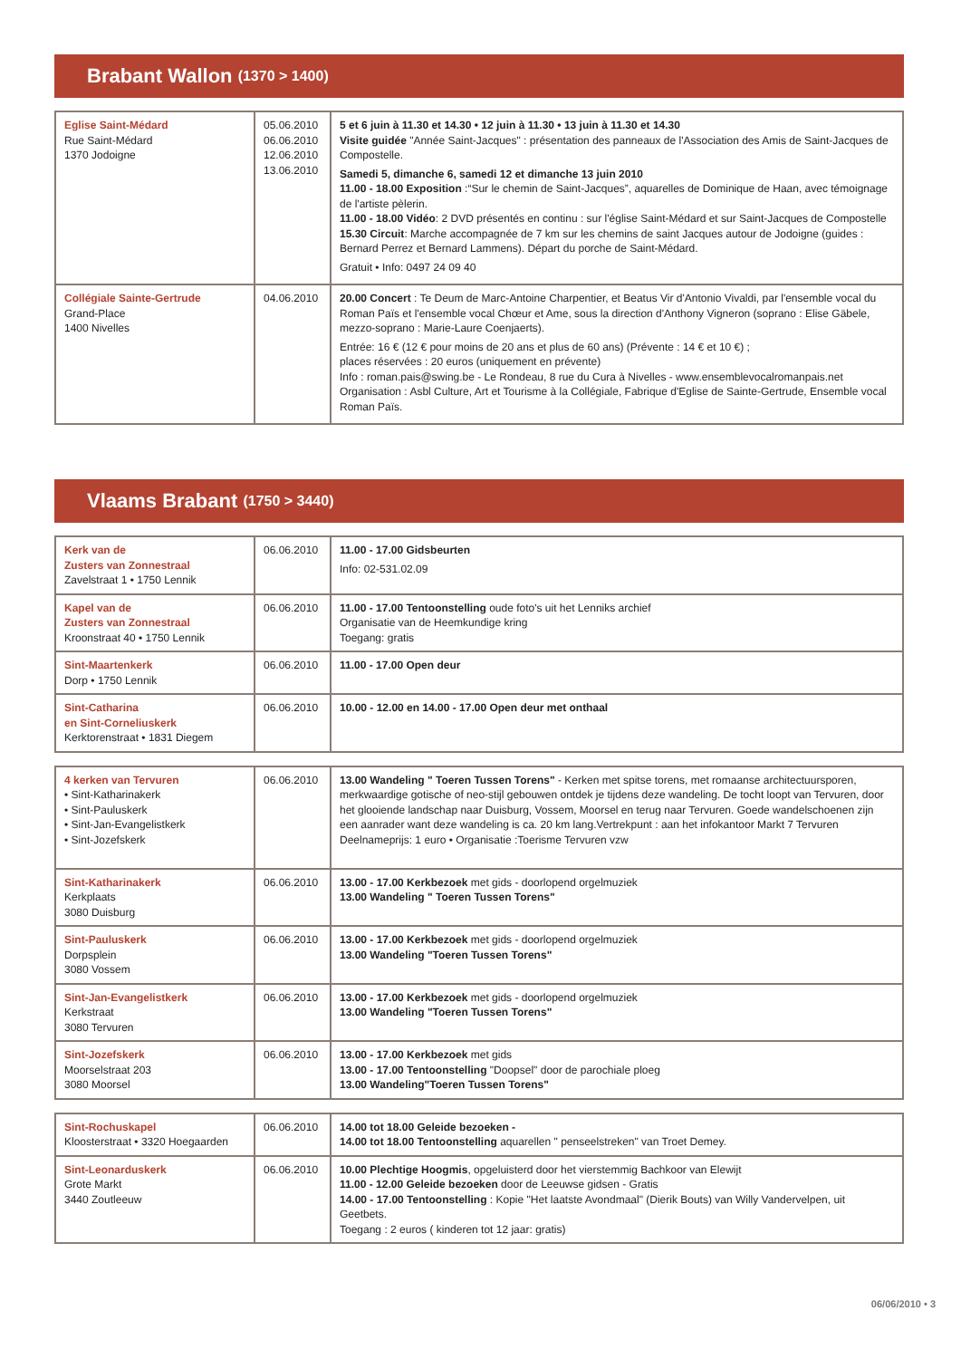Brabant Wallon (1370 > 1400)
| Eglise Saint-Médard Rue Saint-Médard 1370 Jodoigne | 05.06.2010 06.06.2010 12.06.2010 13.06.2010 | 5 et 6 juin à 11.30 et 14.30 • 12 juin à 11.30 • 13 juin à 11.30 et 14.30 Visite guidée "Année Saint-Jacques" : présentation des panneaux de l'Association des Amis de Saint-Jacques de Compostelle. Samedi 5, dimanche 6, samedi 12 et dimanche 13 juin 2010 11.00 - 18.00 Exposition :“Sur le chemin de Saint-Jacques”, aquarelles de Dominique de Haan, avec témoignage de l'artiste pèlerin. 11.00 - 18.00 Vidéo : 2 DVD présentés en continu : sur l'église Saint-Médard et sur Saint-Jacques de Compostelle 15.30 Circuit : Marche accompagnée de 7 km sur les chemins de saint Jacques autour de Jodoigne (guides : Bernard Perrez et Bernard Lammens). Départ du porche de Saint-Médard. Gratuit • Info: 0497 24 09 40 |
| Collégiale Sainte-Gertrude Grand-Place 1400 Nivelles | 04.06.2010 | 20.00 Concert : Te Deum de Marc-Antoine Charpentier, et Beatus Vir d'Antonio Vivaldi, par l'ensemble vocal du Roman Païs et l'ensemble vocal Chœur et Ame, sous la direction d'Anthony Vigneron (soprano : Elise Gäbele, mezzo-soprano : Marie-Laure Coenjaerts). Entrée: 16 € (12 € pour moins de 20 ans et plus de 60 ans) (Prévente : 14 € et 10 €) ; places réservées : 20 euros (uniquement en prévente) Info : roman.pais@swing.be - Le Rondeau, 8 rue du Cura à Nivelles - www.ensemblevocalromanpais.net Organisation : Asbl Culture, Art et Tourisme à la Collégiale, Fabrique d'Eglise de Sainte-Gertrude, Ensemble vocal Roman Païs. |
Vlaams Brabant (1750 > 3440)
| Kerk van de Zusters van Zonnestraal Zavelstraat 1 • 1750 Lennik | 06.06.2010 | 11.00 - 17.00 Gidsbeurten Info: 02-531.02.09 |
| Kapel van de Zusters van Zonnestraal Kroonstraat 40 • 1750 Lennik | 06.06.2010 | 11.00 - 17.00 Tentoonstelling oude foto's uit het Lenniks archief Organisatie van de Heemkundige kring Toegang: gratis |
| Sint-Maartenkerk Dorp • 1750 Lennik | 06.06.2010 | 11.00 - 17.00 Open deur |
| Sint-Catharina en Sint-Corneliuskerk Kerktorenstraat • 1831 Diegem | 06.06.2010 | 10.00 - 12.00 en 14.00 - 17.00 Open deur met onthaal |
| 4 kerken van Tervuren • Sint-Katharinakerk • Sint-Pauluskerk • Sint-Jan-Evangelistkerk • Sint-Jozefskerk | 06.06.2010 | 13.00 Wandeling " Toeren Tussen Torens" - Kerken met spitse torens, met romaanse architectuursporen, merkwaardige gotische of neo-stijl gebouwen ontdek je tijdens deze wandeling. De tocht loopt van Tervuren, door het glooiende landschap naar Duisburg, Vossem, Moorsel en terug naar Tervuren. Goede wandelschoenen zijn een aanrader want deze wandeling is ca. 20 km lang.Vertrekpunt : aan het infokantoor Markt 7 Tervuren Deelnameprijs: 1 euro • Organisatie :Toerisme Tervuren vzw |
| Sint-Katharinakerk Kerkplaats 3080 Duisburg | 06.06.2010 | 13.00 - 17.00 Kerkbezoek met gids - doorlopend orgelmuziek 13.00 Wandeling " Toeren Tussen Torens" |
| Sint-Pauluskerk Dorpsplein 3080 Vossem | 06.06.2010 | 13.00 - 17.00 Kerkbezoek met gids - doorlopend orgelmuziek 13.00 Wandeling "Toeren Tussen Torens" |
| Sint-Jan-Evangelistkerk Kerkstraat 3080 Tervuren | 06.06.2010 | 13.00 - 17.00 Kerkbezoek met gids - doorlopend orgelmuziek 13.00 Wandeling "Toeren Tussen Torens" |
| Sint-Jozefskerk Moorselstraat 203 3080 Moorsel | 06.06.2010 | 13.00 - 17.00 Kerkbezoek met gids 13.00 - 17.00 Tentoonstelling "Doopsel" door de parochiale ploeg 13.00 Wandeling"Toeren Tussen Torens" |
| Sint-Rochuskapel Kloosterstraat • 3320 Hoegaarden | 06.06.2010 | 14.00 tot 18.00 Geleide bezoeken - 14.00 tot 18.00 Tentoonstelling aquarellen " penseelstreken" van Troet Demey. |
| Sint-Leonarduskerk Grote Markt 3440 Zoutleeuw | 06.06.2010 | 10.00 Plechtige Hoogmis , opgeluisterd door het vierstemmig Bachkoor van Elewijt 11.00 - 12.00 Geleide bezoeken door de Leeuwse gidsen - Gratis 14.00 - 17.00 Tentoonstelling : Kopie "Het laatste Avondmaal" (Dierik Bouts) van Willy Vandervelpen, uit Geetbets. Toegang : 2 euros ( kinderen tot 12 jaar: gratis) |
06/06/2010 • 3